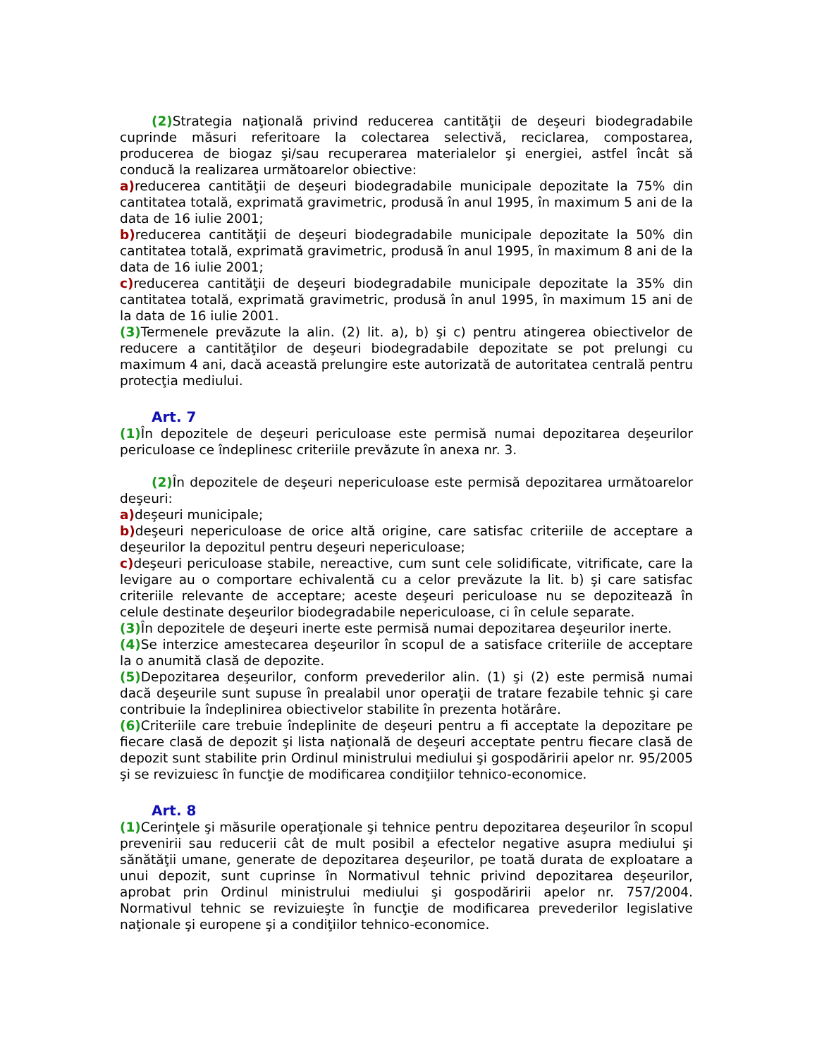(2) Strategia naţională privind reducerea cantităţii de deşeuri biodegradabile cuprinde măsuri referitoare la colectarea selectivă, reciclarea, compostarea, producerea de biogaz şi/sau recuperarea materialelor şi energiei, astfel încât să conducă la realizarea următoarelor obiective:
a) reducerea cantităţii de deşeuri biodegradabile municipale depozitate la 75% din cantitatea totală, exprimată gravimetric, produsă în anul 1995, în maximum 5 ani de la data de 16 iulie 2001;
b) reducerea cantităţii de deşeuri biodegradabile municipale depozitate la 50% din cantitatea totală, exprimată gravimetric, produsă în anul 1995, în maximum 8 ani de la data de 16 iulie 2001;
c) reducerea cantităţii de deşeuri biodegradabile municipale depozitate la 35% din cantitatea totală, exprimată gravimetric, produsă în anul 1995, în maximum 15 ani de la data de 16 iulie 2001.
(3) Termenele prevăzute la alin. (2) lit. a), b) şi c) pentru atingerea obiectivelor de reducere a cantităţilor de deşeuri biodegradabile depozitate se pot prelungi cu maximum 4 ani, dacă această prelungire este autorizată de autoritatea centrală pentru protecţia mediului.
Art. 7
(1) În depozitele de deşeuri periculoase este permisă numai depozitarea deşeurilor periculoase ce îndeplinesc criteriile prevăzute în anexa nr. 3.
(2) În depozitele de deşeuri nepericuloase este permisă depozitarea următoarelor deşeuri:
a) deşeuri municipale;
b) deşeuri nepericuloase de orice altă origine, care satisfac criteriile de acceptare a deşeurilor la depozitul pentru deşeuri nepericuloase;
c) deşeuri periculoase stabile, nereactive, cum sunt cele solidificate, vitrificate, care la levigare au o comportare echivalentă cu a celor prevăzute la lit. b) şi care satisfac criteriile relevante de acceptare; aceste deşeuri periculoase nu se depozitează în celule destinate deşeurilor biodegradabile nepericuloase, ci în celule separate.
(3) În depozitele de deşeuri inerte este permisă numai depozitarea deşeurilor inerte.
(4) Se interzice amestecarea deşeurilor în scopul de a satisface criteriile de acceptare la o anumită clasă de depozite.
(5) Depozitarea deşeurilor, conform prevederilor alin. (1) şi (2) este permisă numai dacă deşeurile sunt supuse în prealabil unor operaţii de tratare fezabile tehnic şi care contribuie la îndeplinirea obiectivelor stabilite în prezenta hotărâre.
(6) Criteriile care trebuie îndeplinite de deşeuri pentru a fi acceptate la depozitare pe fiecare clasă de depozit şi lista naţională de deşeuri acceptate pentru fiecare clasă de depozit sunt stabilite prin Ordinul ministrului mediului şi gospodăririi apelor nr. 95/2005 şi se revizuiesc în funcţie de modificarea condiţiilor tehnico-economice.
Art. 8
(1) Cerinţele şi măsurile operaţionale şi tehnice pentru depozitarea deşeurilor în scopul prevenirii sau reducerii cât de mult posibil a efectelor negative asupra mediului şi sănătăţii umane, generate de depozitarea deşeurilor, pe toată durata de exploatare a unui depozit, sunt cuprinse în Normativul tehnic privind depozitarea deşeurilor, aprobat prin Ordinul ministrului mediului şi gospodăririi apelor nr. 757/2004. Normativul tehnic se revizuieşte în funcţie de modificarea prevederilor legislative naţionale şi europene şi a condiţiilor tehnico-economice.